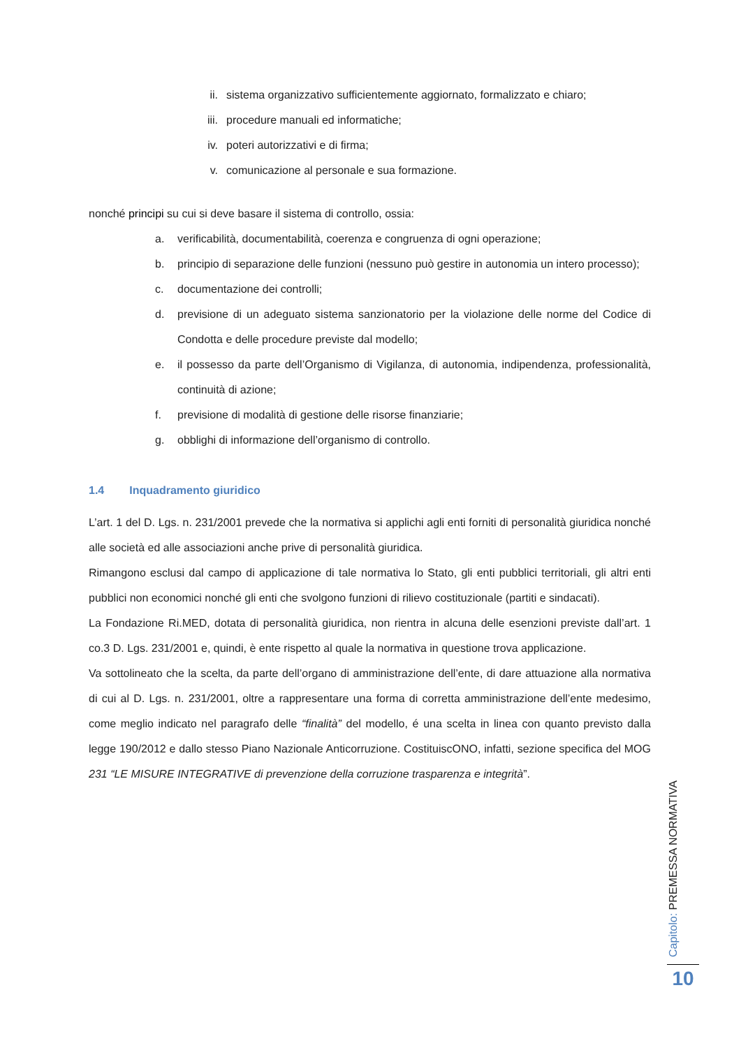ii. sistema organizzativo sufficientemente aggiornato, formalizzato e chiaro;
iii. procedure manuali ed informatiche;
iv. poteri autorizzativi e di firma;
v. comunicazione al personale e sua formazione.
nonché principi su cui si deve basare il sistema di controllo, ossia:
a. verificabilità, documentabilità, coerenza e congruenza di ogni operazione;
b. principio di separazione delle funzioni (nessuno può gestire in autonomia un intero processo);
c. documentazione dei controlli;
d. previsione di un adeguato sistema sanzionatorio per la violazione delle norme del Codice di Condotta e delle procedure previste dal modello;
e. il possesso da parte dell’Organismo di Vigilanza, di autonomia, indipendenza, professionalità, continuità di azione;
f. previsione di modalità di gestione delle risorse finanziarie;
g. obblighi di informazione dell’organismo di controllo.
1.4 Inquadramento giuridico
L’art. 1 del D. Lgs. n. 231/2001 prevede che la normativa si applichi agli enti forniti di personalità giuridica nonché alle società ed alle associazioni anche prive di personalità giuridica.
Rimangono esclusi dal campo di applicazione di tale normativa lo Stato, gli enti pubblici territoriali, gli altri enti pubblici non economici nonché gli enti che svolgono funzioni di rilievo costituzionale (partiti e sindacati).
La Fondazione Ri.MED, dotata di personalità giuridica, non rientra in alcuna delle esenzioni previste dall’art. 1 co.3 D. Lgs. 231/2001 e, quindi, è ente rispetto al quale la normativa in questione trova applicazione.
Va sottolineato che la scelta, da parte dell’organo di amministrazione dell’ente, di dare attuazione alla normativa di cui al D. Lgs. n. 231/2001, oltre a rappresentare una forma di corretta amministrazione dell’ente medesimo, come meglio indicato nel paragrafo delle “finalità” del modello, é una scelta in linea con quanto previsto dalla legge 190/2012 e dallo stesso Piano Nazionale Anticorruzione. CostituiscONO, infatti, sezione specifica del MOG 231 “LE MISURE INTEGRATIVE di prevenzione della corruzione trasparenza e integrità”.
Capitolo: PREMESSA NORMATIVA
10